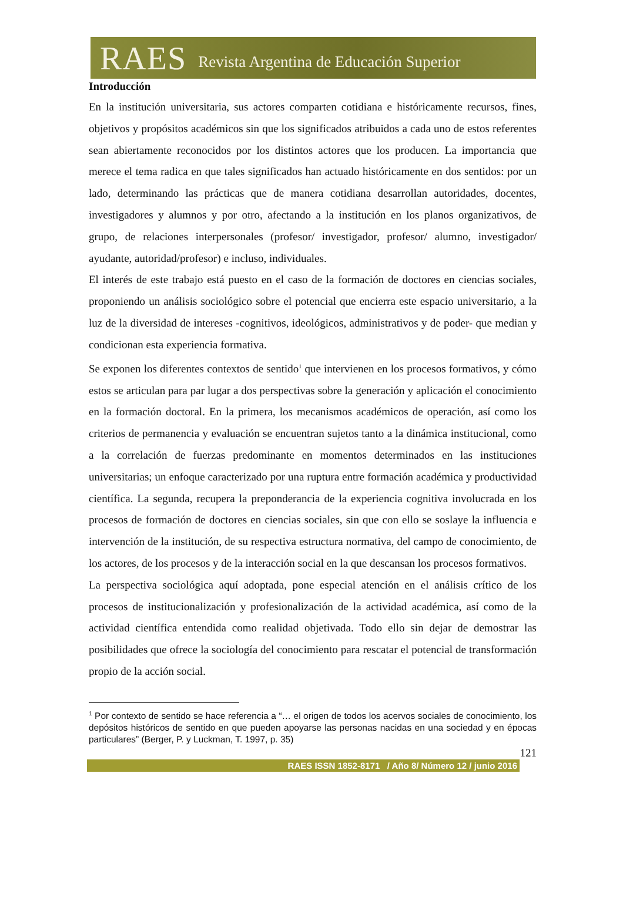RAES Revista Argentina de Educación Superior
Introducción
En la institución universitaria, sus actores comparten cotidiana e históricamente recursos, fines, objetivos y propósitos académicos sin que los significados atribuidos a cada uno de estos referentes sean abiertamente reconocidos por los distintos actores que los producen. La importancia que merece el tema radica en que tales significados han actuado históricamente en dos sentidos: por un lado, determinando las prácticas que de manera cotidiana desarrollan autoridades, docentes, investigadores y alumnos y por otro, afectando a la institución en los planos organizativos, de grupo, de relaciones interpersonales (profesor/ investigador, profesor/ alumno, investigador/ ayudante, autoridad/profesor) e incluso, individuales.
El interés de este trabajo está puesto en el caso de la formación de doctores en ciencias sociales, proponiendo un análisis sociológico sobre el potencial que encierra este espacio universitario, a la luz de la diversidad de intereses -cognitivos, ideológicos, administrativos y de poder- que median y condicionan esta experiencia formativa.
Se exponen los diferentes contextos de sentido<sup>1</sup> que intervienen en los procesos formativos, y cómo estos se articulan para par lugar a dos perspectivas sobre la generación y aplicación el conocimiento en la formación doctoral. En la primera, los mecanismos académicos de operación, así como los criterios de permanencia y evaluación se encuentran sujetos tanto a la dinámica institucional, como a la correlación de fuerzas predominante en momentos determinados en las instituciones universitarias; un enfoque caracterizado por una ruptura entre formación académica y productividad científica. La segunda, recupera la preponderancia de la experiencia cognitiva involucrada en los procesos de formación de doctores en ciencias sociales, sin que con ello se soslaye la influencia e intervención de la institución, de su respectiva estructura normativa, del campo de conocimiento, de los actores, de los procesos y de la interacción social en la que descansan los procesos formativos.
La perspectiva sociológica aquí adoptada, pone especial atención en el análisis crítico de los procesos de institucionalización y profesionalización de la actividad académica, así como de la actividad científica entendida como realidad objetivada. Todo ello sin dejar de demostrar las posibilidades que ofrece la sociología del conocimiento para rescatar el potencial de transformación propio de la acción social.
<sup>1</sup> Por contexto de sentido se hace referencia a “… el origen de todos los acervos sociales de conocimiento, los depósitos históricos de sentido en que pueden apoyarse las personas nacidas en una sociedad y en épocas particulares” (Berger, P. y Luckman, T. 1997, p. 35)
121
RAES ISSN 1852-8171 / Año 8/ Número 12 / junio 2016